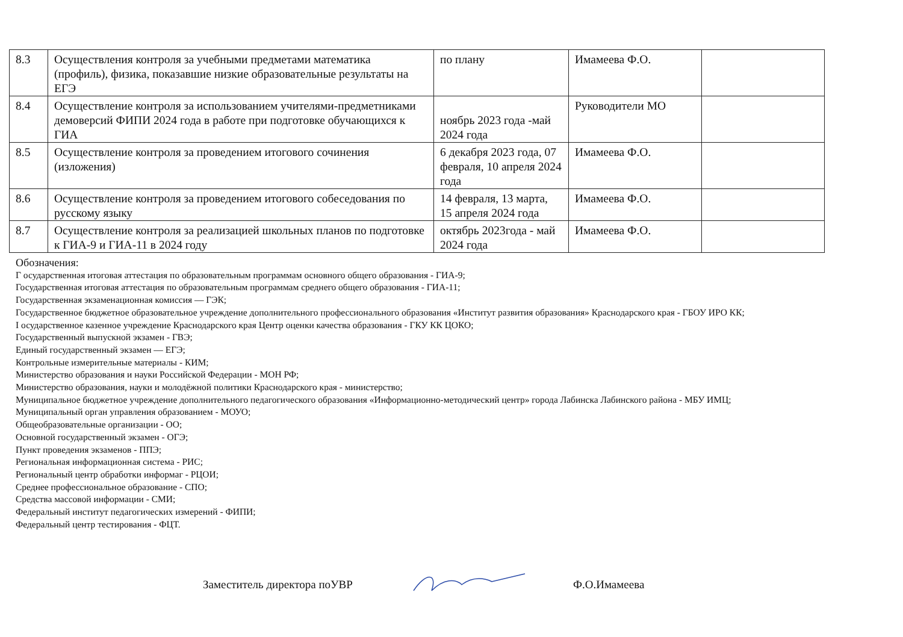| 8.3 | Осуществления контроля за учебными предметами математика (профиль), физика, показавшие низкие образовательные результаты на ЕГЭ | по плану | Имамеева Ф.О. | |
| 8.4 | Осуществление контроля за использованием учителями-предметниками демоверсий ФИПИ 2024 года в работе при подготовке обучающихся к ГИА | ноябрь 2023 года -май 2024 года | Руководители МО | |
| 8.5 | Осуществление контроля за проведением итогового сочинения (изложения) | 6 декабря 2023 года, 07 февраля, 10 апреля 2024 года | Имамеева Ф.О. | |
| 8.6 | Осуществление контроля за проведением итогового собеседования по русскому языку | 14 февраля, 13 марта, 15 апреля 2024 года | Имамеева Ф.О. | |
| 8.7 | Осуществление контроля за реализацией школьных планов по подготовке к ГИА-9 и ГИА-11 в 2024 году | октябрь 2023года - май 2024 года | Имамеева Ф.О. | |
Обозначения:
Г осударственная итоговая аттестация по образовательным программам основного общего образования - ГИА-9;
Государственная итоговая аттестация по образовательным программам среднего общего образования - ГИА-11;
Государственная экзаменационная комиссия — ГЭК;
Государственное бюджетное образовательное учреждение дополнительного профессионального образования «Институт развития образования» Краснодарского края - ГБОУ ИРО КК;
I осударственное казенное учреждение Краснодарского края Центр оценки качества образования - ГКУ КК ЦОКО;
Государственный выпускной экзамен - ГВЭ;
Единый государственный экзамен — ЕГЭ;
Контрольные измерительные материалы - КИМ;
Министерство образования и науки Российской Федерации - МОН РФ;
Министерство образования, науки и молодёжной политики Краснодарского края - министерство;
Муниципальное бюджетное учреждение дополнительного педагогического образования «Информационно-методический центр» города Лабинска Лабинского района - МБУ ИМЦ;
Муниципальный орган управления образованием - МОУО;
Общеобразовательные организации - ОО;
Основной государственный экзамен - ОГЭ;
Пункт проведения экзаменов - ППЭ;
Региональная информационная система - РИС;
Региональный центр обработки информаг - РЦОИ;
Среднее профессиональное образование - СПО;
Средства массовой информации - СМИ;
Федеральный институт педагогических измерений - ФИПИ;
Федеральный центр тестирования - ФЦТ.
Заместитель директора поУВР Ф.О.Имамеева